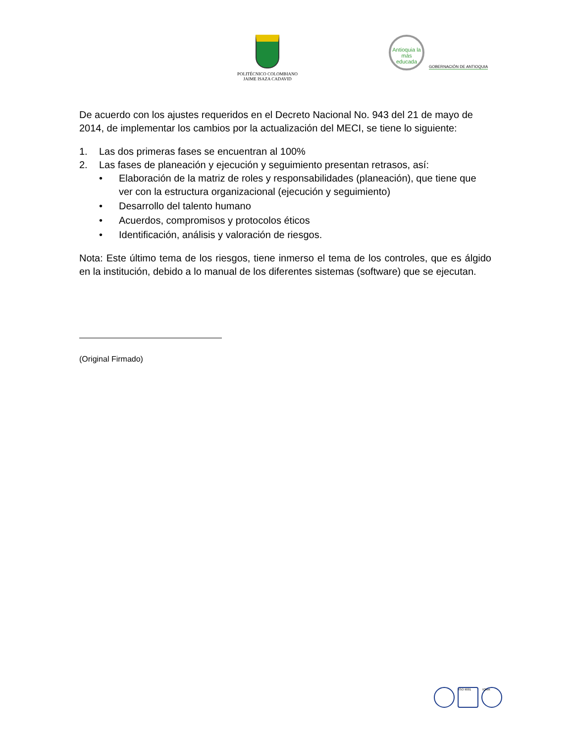POLITÉCNICO COLOMBIANO
JAIME ISAZA CADAVID
Antioquia la más educada
GOBERNACIÓN DE ANTIOQUIA
De acuerdo con los ajustes requeridos en el Decreto Nacional No. 943 del 21 de mayo de 2014, de implementar los cambios por la actualización del MECI, se tiene lo siguiente:
1. Las dos primeras fases se encuentran al 100%
2. Las fases de planeación y ejecución y seguimiento presentan retrasos, así:
• Elaboración de la matriz de roles y responsabilidades (planeación), que tiene que ver con la estructura organizacional (ejecución y seguimiento)
• Desarrollo del talento humano
• Acuerdos, compromisos y protocolos éticos
• Identificación, análisis y valoración de riesgos.
Nota: Este último tema de los riesgos, tiene inmerso el tema de los controles, que es álgido en la institución, debido a lo manual de los diferentes sistemas (software) que se ejecutan.
(Original Firmado)
ISO 9001 IQNet